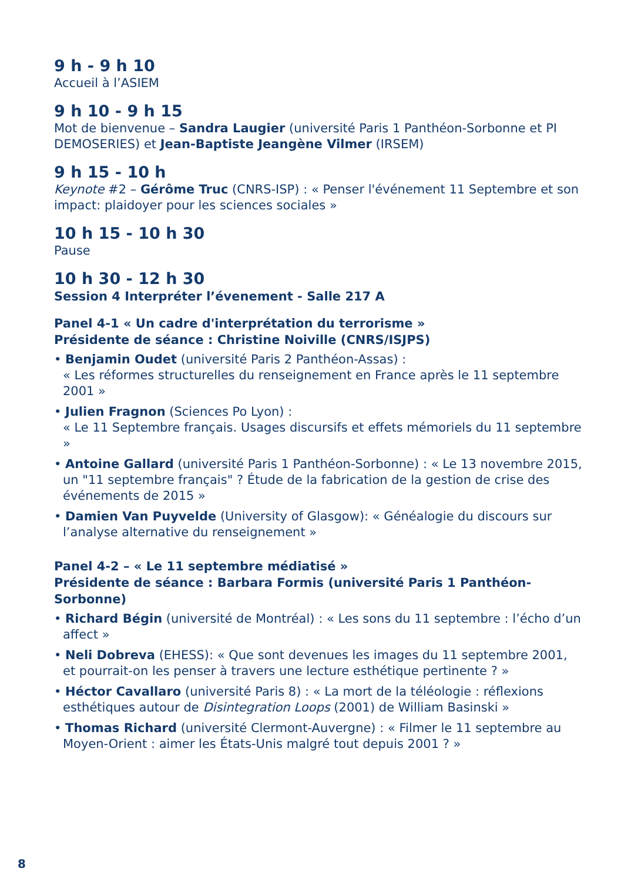9 h - 9 h 10
Accueil à l’ASIEM
9 h 10 - 9 h 15
Mot de bienvenue – Sandra Laugier (université Paris 1 Panthéon-Sorbonne et PI DEMOSERIES) et Jean-Baptiste Jeangène Vilmer (IRSEM)
9 h 15 - 10 h
Keynote #2 – Gérôme Truc (CNRS-ISP) : « Penser l'événement 11 Septembre et son impact: plaidoyer pour les sciences sociales »
10 h 15 - 10 h 30
Pause
10 h 30 - 12 h 30
Session 4 Interpréter l’évenement - Salle 217 A
Panel 4-1 « Un cadre d'interprétation du terrorisme »
Présidente de séance : Christine Noiville (CNRS/ISJPS)
• Benjamin Oudet (université Paris 2 Panthéon-Assas) :
« Les réformes structurelles du renseignement en France après le 11 septembre 2001 »
• Julien Fragnon (Sciences Po Lyon) :
« Le 11 Septembre français. Usages discursifs et effets mémoriels du 11 septembre »
• Antoine Gallard (université Paris 1 Panthéon-Sorbonne) : « Le 13 novembre 2015, un "11 septembre français" ? Étude de la fabrication de la gestion de crise des événements de 2015 »
• Damien Van Puyvelde (University of Glasgow): « Généalogie du discours sur l’analyse alternative du renseignement »
Panel 4-2 – « Le 11 septembre médiatisé »
Présidente de séance : Barbara Formis (université Paris 1 Panthéon-Sorbonne)
• Richard Bégin (université de Montréal) : « Les sons du 11 septembre : l’écho d’un affect »
• Neli Dobreva (EHESS): « Que sont devenues les images du 11 septembre 2001, et pourrait-on les penser à travers une lecture esthétique pertinente ? »
• Héctor Cavallaro (université Paris 8) : « La mort de la téléologie : réflexions esthétiques autour de Disintegration Loops (2001) de William Basinski »
• Thomas Richard (université Clermont-Auvergne) : « Filmer le 11 septembre au Moyen-Orient : aimer les États-Unis malgré tout depuis 2001 ? »
8